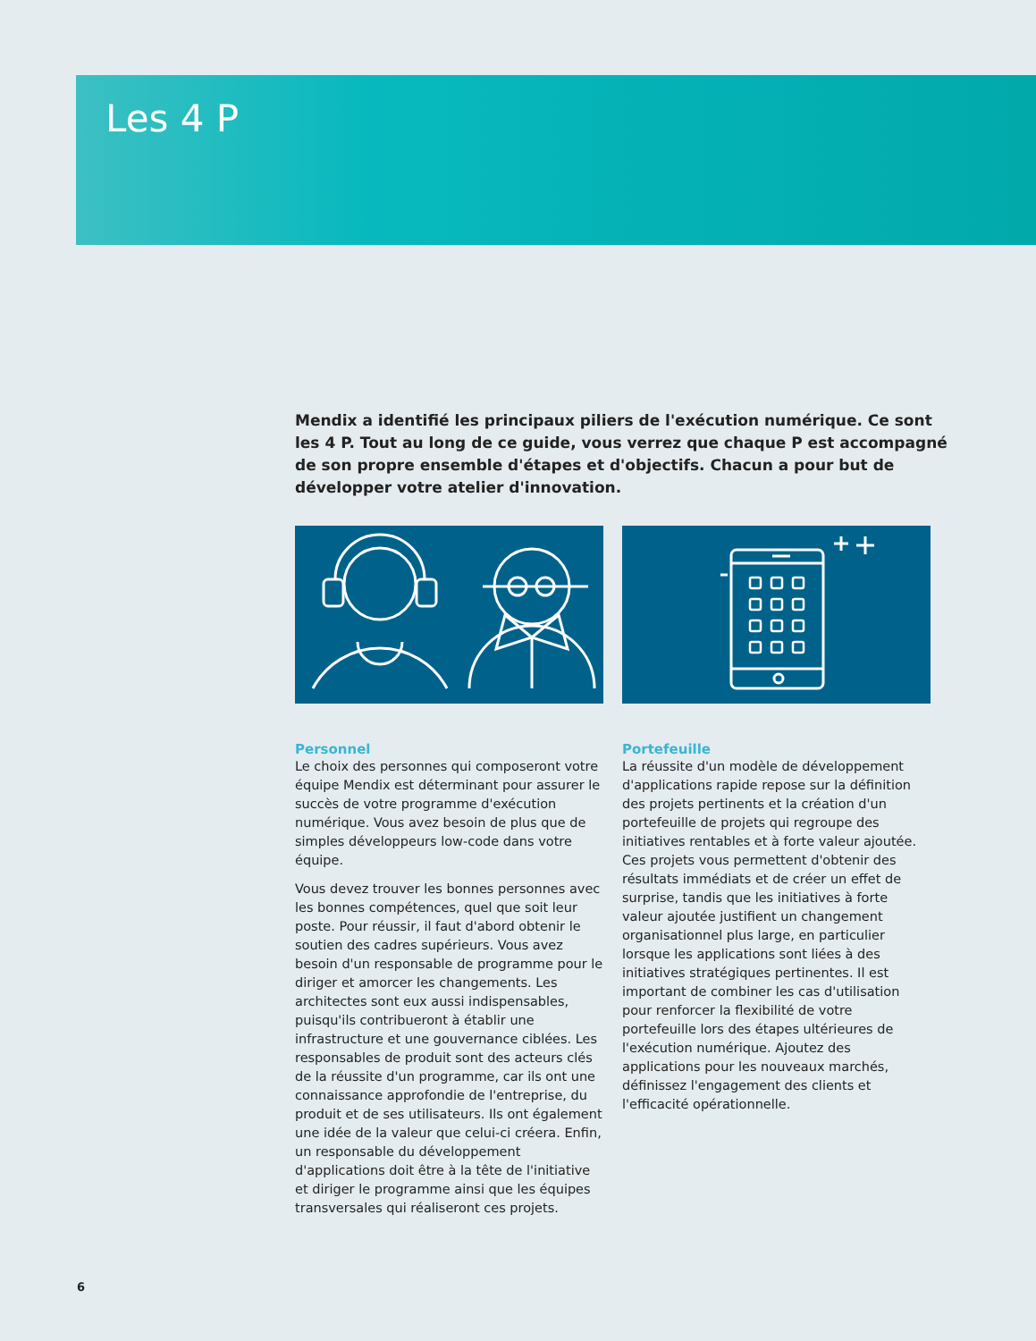Les 4 P
Mendix a identifié les principaux piliers de l'exécution numérique. Ce sont les 4 P. Tout au long de ce guide, vous verrez que chaque P est accompagné de son propre ensemble d'étapes et d'objectifs. Chacun a pour but de développer votre atelier d'innovation.
Personnel
Le choix des personnes qui composeront votre équipe Mendix est déterminant pour assurer le succès de votre programme d'exécution numérique. Vous avez besoin de plus que de simples développeurs low-code dans votre équipe.
Vous devez trouver les bonnes personnes avec les bonnes compétences, quel que soit leur poste. Pour réussir, il faut d'abord obtenir le soutien des cadres supérieurs. Vous avez besoin d'un responsable de programme pour le diriger et amorcer les changements. Les architectes sont eux aussi indispensables, puisqu'ils contribueront à établir une infrastructure et une gouvernance ciblées. Les responsables de produit sont des acteurs clés de la réussite d'un programme, car ils ont une connaissance approfondie de l'entreprise, du produit et de ses utilisateurs. Ils ont également une idée de la valeur que celui-ci créera. Enfin, un responsable du développement d'applications doit être à la tête de l'initiative et diriger le programme ainsi que les équipes transversales qui réaliseront ces projets.
Portefeuille
La réussite d'un modèle de développement d'applications rapide repose sur la définition des projets pertinents et la création d'un portefeuille de projets qui regroupe des initiatives rentables et à forte valeur ajoutée. Ces projets vous permettent d'obtenir des résultats immédiats et de créer un effet de surprise, tandis que les initiatives à forte valeur ajoutée justifient un changement organisationnel plus large, en particulier lorsque les applications sont liées à des initiatives stratégiques pertinentes. Il est important de combiner les cas d'utilisation pour renforcer la flexibilité de votre portefeuille lors des étapes ultérieures de l'exécution numérique. Ajoutez des applications pour les nouveaux marchés, définissez l'engagement des clients et l'efficacité opérationnelle.
6